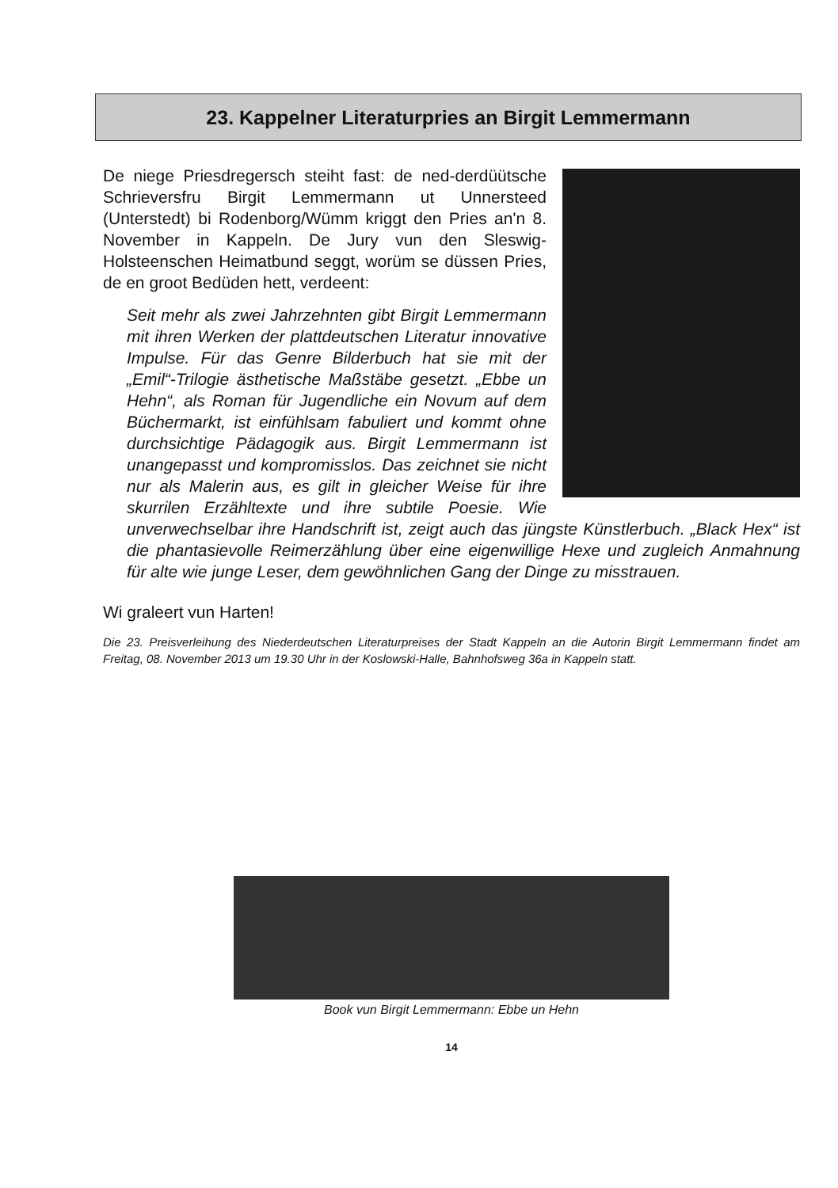23. Kappelner Literaturpries an Birgit Lemmermann
De niege Priesdregersch steiht fast: de ned-derdüütsche Schrieversfru Birgit Lemmermann ut Unnersteed (Unterstedt) bi Rodenborg/Wümm kriggt den Pries an'n 8. November in Kappeln. De Jury vun den Sleswig-Holsteenschen Heimatbund seggt, worüm se düssen Pries, de en groot Bedüden hett, verdeent:
Seit mehr als zwei Jahrzehnten gibt Birgit Lemmermann mit ihren Werken der plattdeutschen Literatur innovative Impulse. Für das Genre Bilderbuch hat sie mit der „Emil“-Trilogie ästhetische Maßstäbe gesetzt. „Ebbe un Hehn“, als Roman für Jugendliche ein Novum auf dem Büchermarkt, ist einfühlsam fabuliert und kommt ohne durchsichtige Pädagogik aus. Birgit Lemmermann ist unangepasst und kompromisslos. Das zeichnet sie nicht nur als Malerin aus, es gilt in gleicher Weise für ihre skurrilen Erzähltexte und ihre subtile Poesie. Wie unverwechselbar ihre Handschrift ist, zeigt auch das jüngste Künstlerbuch. „Black Hex“ ist die phantasievolle Reimerzählung über eine eigenwillige Hexe und zugleich Anmahnung für alte wie junge Leser, dem gewöhnlichen Gang der Dinge zu misstrauen.
Wi graleert vun Harten!
Die 23. Preisverleihung des Niederdeutschen Literaturpreises der Stadt Kappeln an die Autorin Birgit Lemmermann findet am Freitag, 08. November 2013 um 19.30 Uhr in der Koslowski-Halle, Bahnhofsweg 36a in Kappeln statt.
Book vun Birgit Lemmermann: Ebbe un Hehn
14